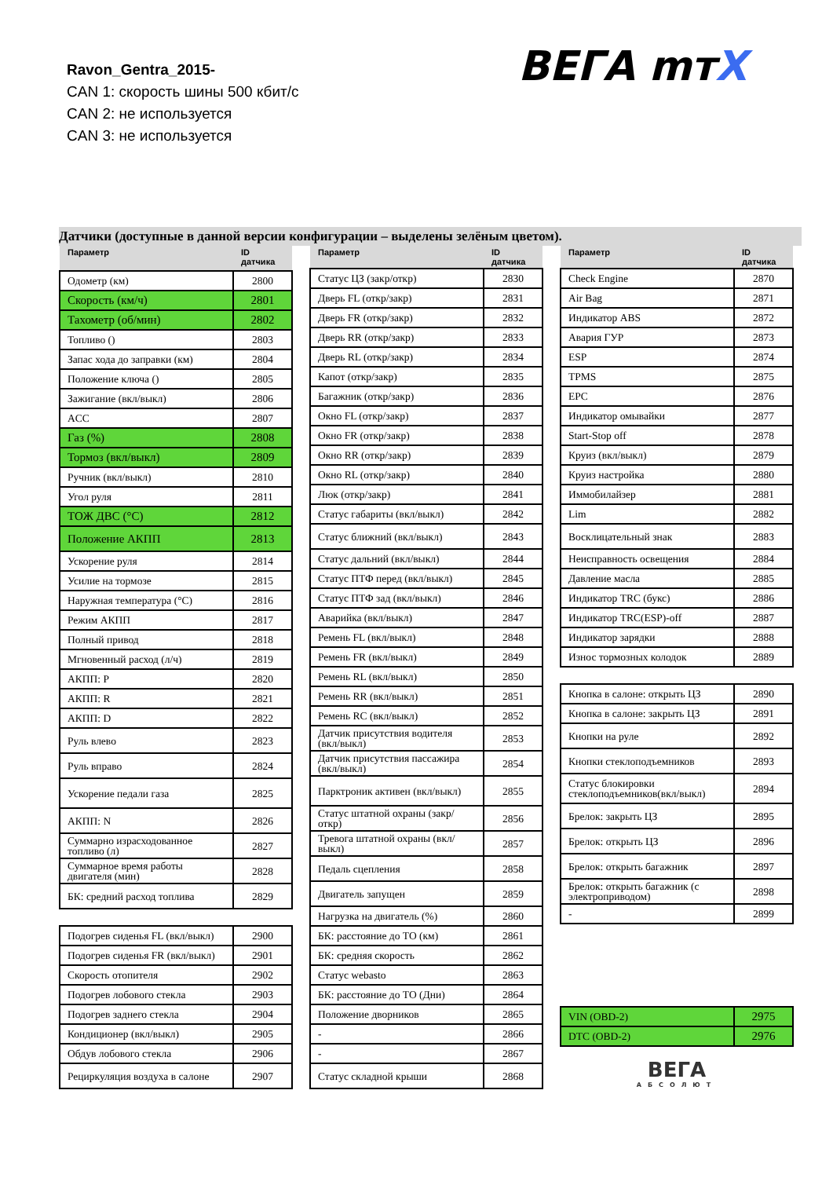Ravon_Gentra_2015-
CAN 1: скорость шины 500 кбит/с
CAN 2: не используется
CAN 3: не используется
ВЕГА mтX
Датчики (доступные в данной версии конфигурации – выделены зелёным цветом).
| Параметр | ID датчика |
| --- | --- |
| Одометр (км) | 2800 |
| Скорость (км/ч) | 2801 |
| Тахометр (об/мин) | 2802 |
| Топливо () | 2803 |
| Запас хода до заправки (км) | 2804 |
| Положение ключа () | 2805 |
| Зажигание (вкл/выкл) | 2806 |
| ACC | 2807 |
| Газ (%) | 2808 |
| Тормоз (вкл/выкл) | 2809 |
| Ручник (вкл/выкл) | 2810 |
| Угол руля | 2811 |
| ТОЖ ДВС (°C) | 2812 |
| Положение АКПП | 2813 |
| Ускорение руля | 2814 |
| Усилие на тормозе | 2815 |
| Наружная температура (°C) | 2816 |
| Режим АКПП | 2817 |
| Полный привод | 2818 |
| Мгновенный расход (л/ч) | 2819 |
| АКПП: P | 2820 |
| АКПП: R | 2821 |
| АКПП: D | 2822 |
| Руль влево | 2823 |
| Руль вправо | 2824 |
| Ускорение педали газа | 2825 |
| АКПП: N | 2826 |
| Суммарно израсходованное топливо (л) | 2827 |
| Суммарное время работы двигателя (мин) | 2828 |
| БК: средний расход топлива | 2829 |
| Подогрев сиденья FL (вкл/выкл) | 2900 |
| Подогрев сиденья FR (вкл/выкл) | 2901 |
| Скорость отопителя | 2902 |
| Подогрев лобового стекла | 2903 |
| Подогрев заднего стекла | 2904 |
| Кондиционер (вкл/выкл) | 2905 |
| Обдув лобового стекла | 2906 |
| Рециркуляция воздуха в салоне | 2907 |
| Параметр | ID датчика |
| --- | --- |
| Статус ЦЗ (закр/откр) | 2830 |
| Дверь FL (откр/закр) | 2831 |
| Дверь FR (откр/закр) | 2832 |
| Дверь RR (откр/закр) | 2833 |
| Дверь RL (откр/закр) | 2834 |
| Капот (откр/закр) | 2835 |
| Багажник (откр/закр) | 2836 |
| Окно FL (откр/закр) | 2837 |
| Окно FR (откр/закр) | 2838 |
| Окно RR (откр/закр) | 2839 |
| Окно RL (откр/закр) | 2840 |
| Люк (откр/закр) | 2841 |
| Статус габариты (вкл/выкл) | 2842 |
| Статус ближний (вкл/выкл) | 2843 |
| Статус дальний (вкл/выкл) | 2844 |
| Статус ПТФ перед (вкл/выкл) | 2845 |
| Статус ПТФ зад (вкл/выкл) | 2846 |
| Аварийка (вкл/выкл) | 2847 |
| Ремень FL (вкл/выкл) | 2848 |
| Ремень FR (вкл/выкл) | 2849 |
| Ремень RL (вкл/выкл) | 2850 |
| Ремень RR (вкл/выкл) | 2851 |
| Ремень RC (вкл/выкл) | 2852 |
| Датчик присутствия водителя (вкл/выкл) | 2853 |
| Датчик присутствия пассажира (вкл/выкл) | 2854 |
| Парктроник активен (вкл/выкл) | 2855 |
| Статус штатной охраны (закр/откр) | 2856 |
| Тревога штатной охраны (вкл/выкл) | 2857 |
| Педаль сцепления | 2858 |
| Двигатель запущен | 2859 |
| Нагрузка на двигатель (%) | 2860 |
| БК: расстояние до ТО (км) | 2861 |
| БК: средняя скорость | 2862 |
| Статус webasto | 2863 |
| БК: расстояние до ТО (Дни) | 2864 |
| Положение дворников | 2865 |
| - | 2866 |
| - | 2867 |
| Статус складной крыши | 2868 |
| Параметр | ID датчика |
| --- | --- |
| Check Engine | 2870 |
| Air Bag | 2871 |
| Индикатор ABS | 2872 |
| Авария ГУР | 2873 |
| ESP | 2874 |
| TPMS | 2875 |
| EPC | 2876 |
| Индикатор омывайки | 2877 |
| Start-Stop off | 2878 |
| Круиз (вкл/выкл) | 2879 |
| Круиз настройка | 2880 |
| Иммобилайзер | 2881 |
| Lim | 2882 |
| Восклицательный знак | 2883 |
| Неисправность освещения | 2884 |
| Давление масла | 2885 |
| Индикатор TRC (букс) | 2886 |
| Индикатор TRC(ESP)-off | 2887 |
| Индикатор зарядки | 2888 |
| Износ тормозных колодок | 2889 |
| Кнопка в салоне: открыть ЦЗ | 2890 |
| Кнопка в салоне: закрыть ЦЗ | 2891 |
| Кнопки на руле | 2892 |
| Кнопки стеклоподъемников | 2893 |
| Статус блокировки стеклоподъемников(вкл/выкл) | 2894 |
| Брелок: закрыть ЦЗ | 2895 |
| Брелок: открыть ЦЗ | 2896 |
| Брелок: открыть багажник | 2897 |
| Брелок: открыть багажник (с электроприводом) | 2898 |
| - | 2899 |
| VIN (OBD-2) | 2975 |
| DTC (OBD-2) | 2976 |
ВЕГА
АБСОЛЮТ